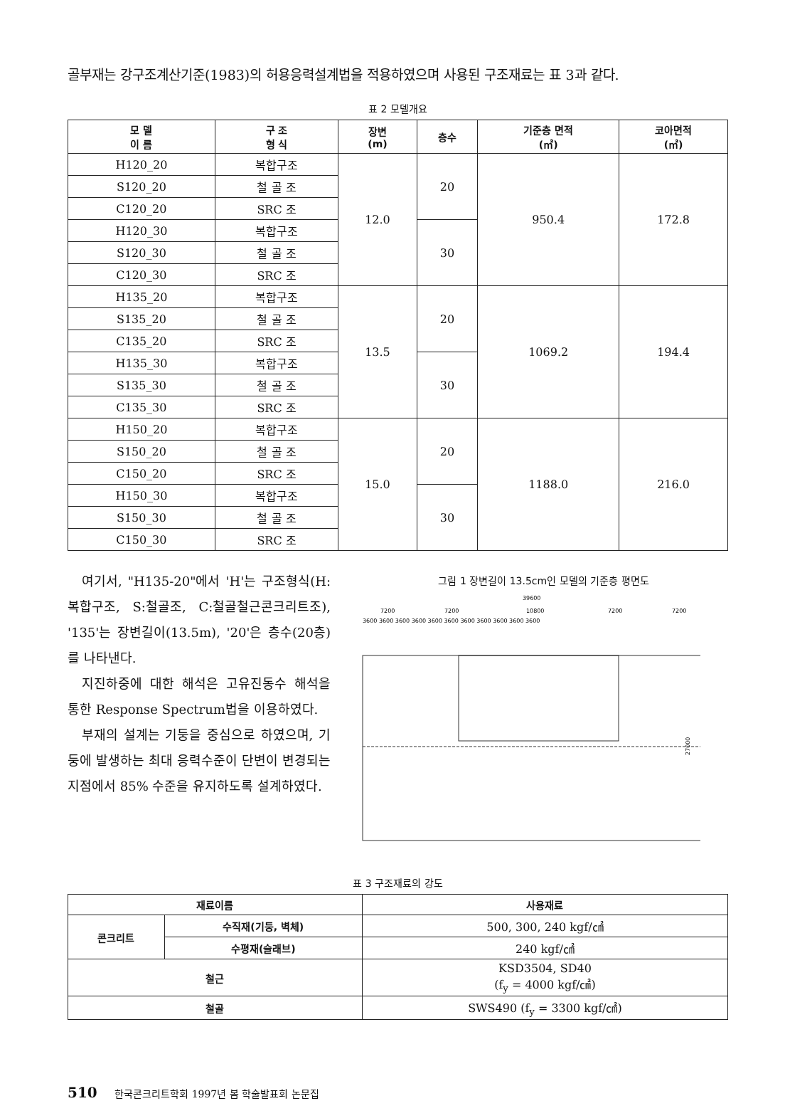골부재는 강구조계산기준(1983)의 허용응력설계법을 적용하였으며 사용된 구조재료는 표 3과 같다.
표 2 모델개요
| 모 델 이 름 | 구 조 형 식 | 장변 (m) | 층수 | 기준층 면적 (㎡) | 코아면적 (㎡) |
| --- | --- | --- | --- | --- | --- |
| H120_20 | 복합구조 | 12.0 | 20 | 950.4 | 172.8 |
| S120_20 | 철 골 조 | | | | |
| C120_20 | SRC 조 | | | | |
| H120_30 | 복합구조 | | 30 | | |
| S120_30 | 철 골 조 | | | | |
| C120_30 | SRC 조 | | | | |
| H135_20 | 복합구조 | 13.5 | 20 | 1069.2 | 194.4 |
| S135_20 | 철 골 조 | | | | |
| C135_20 | SRC 조 | | | | |
| H135_30 | 복합구조 | | 30 | | |
| S135_30 | 철 골 조 | | | | |
| C135_30 | SRC 조 | | | | |
| H150_20 | 복합구조 | 15.0 | 20 | 1188.0 | 216.0 |
| S150_20 | 철 골 조 | | | | |
| C150_20 | SRC 조 | | | | |
| H150_30 | 복합구조 | | 30 | | |
| S150_30 | 철 골 조 | | | | |
| C150_30 | SRC 조 | | | | |
여기서, "H135-20"에서 'H'는 구조형식(H:복합구조, S:철골조, C:철골철근콘크리트조), '135'는 장변길이(13.5m), '20'은 층수(20층)를 나타낸다.
지진하중에 대한 해석은 고유진동수 해석을 통한 Response Spectrum법을 이용하였다.
부재의 설계는 기둥을 중심으로 하였으며, 기둥에 발생하는 최대 응력수준이 단변이 변경되는 지점에서 85% 수준을 유지하도록 설계하였다.
그림 1 장변길이 13.5cm인 모델의 기준층 평면도
39600
7200
7200
10800
7200
7200
3600 3600 3600 3600 3600 3600 3600 3600 3600 3600 3600
27000
표 3 구조재료의 강도
| 재료이름 | | 사용재료 |
| --- | --- | --- |
| 콘크리트 | 수직재(기둥, 벽체) | 500, 300, 240 kgf/㎠ |
| | 수평재(슬래브) | 240 kgf/㎠ |
| 철근 | | KSD3504, SD40 (f<sub>y</sub> = 4000 kgf/㎠) |
| 철골 | | SWS490 (f<sub>y</sub> = 3300 kgf/㎠) |
510 한국콘크리트학회 1997년 봄 학술발표회 논문집